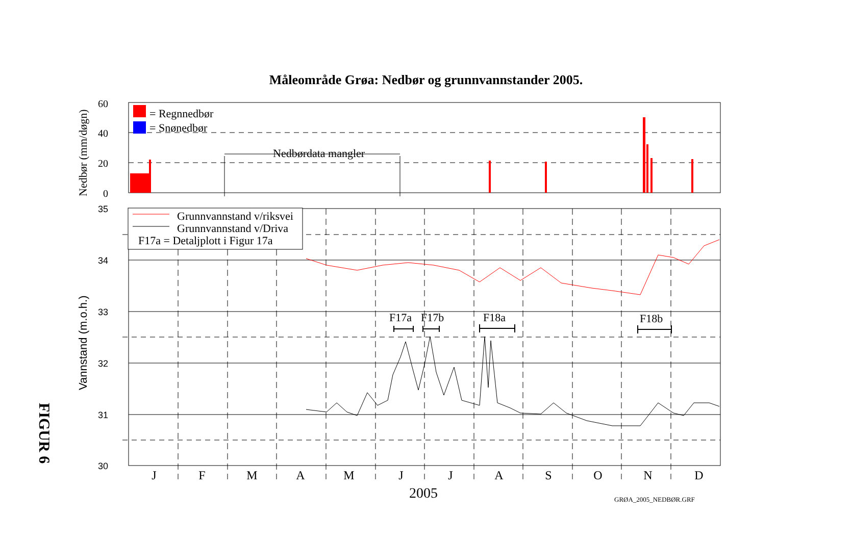Måleområde Grøa: Nedbør og grunnvannstander 2005.
FIGUR 6
= Regnnedbør
= Snønedbør
Nedbørdata mangler
Grunnvannstand v/riksvei
Grunnvannstand v/Driva
F17a = Detaljplott i Figur 17a
F17a
F17b
F18a
F18b
60
40
20
0
35
34
33
32
31
30
Nedbør (mm/døgn)
Vannstand (m.o.h.)
J
F
M
A
M
J
J
A
S
O
N
D
2005
GRØA_2005_NEDBØR.GRF